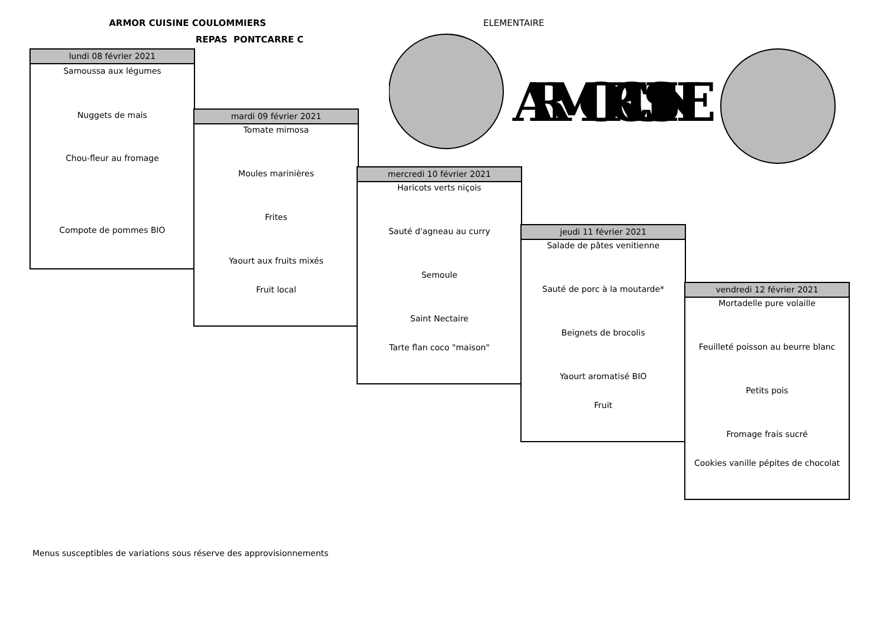ARMOR CUISINE COULOMMIERS ELEMENTAIRE
REPAS PONTCARRE C
ARMOR CUISINE
lundi 08 février 2021
Samoussa aux légumes
Nuggets de mais
Chou-fleur au fromage
Compote de pommes BIO
mardi 09 février 2021
Tomate mimosa
Moules marinières
Frites
Yaourt aux fruits mixés
Fruit local
mercredi 10 février 2021
Haricots verts niçois
Sauté d'agneau au curry
Semoule
Saint Nectaire
Tarte flan coco "maison"
jeudi 11 février 2021
Salade de pâtes venitienne
Sauté de porc à la moutarde*
Beignets de brocolis
Yaourt aromatisé BIO
Fruit
vendredi 12 février 2021
Mortadelle pure volaille
Feuilleté poisson au beurre blanc
Petits pois
Fromage frais sucré
Cookies vanille pépites de chocolat
Menus susceptibles de variations sous réserve des approvisionnements